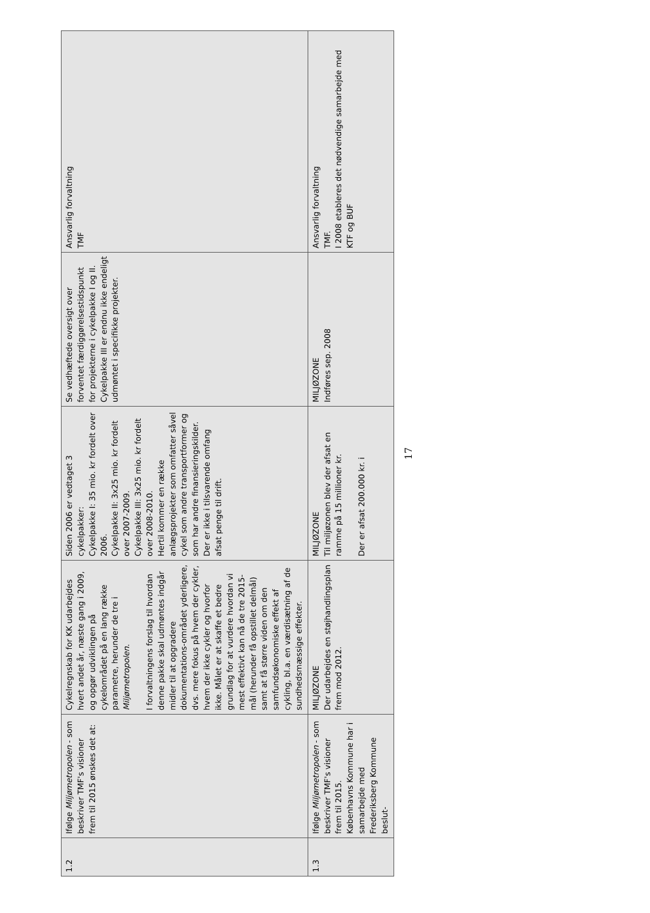| 1.2 | Ifølge Miljømetropolen - som beskriver TMF's visioner frem til 2015 ønskes det at: | Cykelregnskab for KK udarbejdes hvert andet år, næste gang i 2009, og opgør udviklingen på cykelområdet på en lang række parametre, herunder de tre i Miljømetropolen . I forvaltningens forslag til hvordan denne pakke skal udmøntes indgår midler til at opgradere dokumentations-området yderligere, dvs. mere fokus på hvem der cykler, hvem der ikke cykler og hvorfor ikke. Målet er at skaffe et bedre grundlag for at vurdere hvordan vi mest effektivt kan nå de tre 2015-mål (herunder få opstillet delmål) samt at få større viden om den samfundsøkonomiske effekt af cykling, bl.a. en værdisætning af de sundhedsmæssige effekter. | Siden 2006 er vedtaget 3 cykelpakker: Cykelpakke I: 35 mio. kr fordelt over 2006. Cykelpakke II: 3x25 mio. kr fordelt over 2007-2009. Cykelpakke III: 3x25 mio. kr fordelt over 2008-2010. Hertil kommer en række anlægsprojekter som omfatter såvel cykel som andre transportformer og som har andre finansieringskilder. Der er ikke i tilsvarende omfang afsat penge til drift. | Se vedhæftede oversigt over forventet færdiggørelsestidspunkt for projekterne i cykelpakke I og II. Cykelpakke III er endnu ikke endeligt udmøntet i specifikke projekter. | Ansvarlig forvaltning TMF |
| 1.3 | Ifølge Miljømetropolen - som beskriver TMF's visioner frem til 2015. Københavns Kommune har i samarbejde med Frederiksberg Kommune beslut- | MILJØZONE Der udarbejdes en støjhandlingsplan frem mod 2012. | MILJØZONE Til miljøzonen blev der afsat en ramme på 15 millioner kr. Der er afsat 200.000 kr. i | MILJØZONE Indføres sep. 2008 | Ansvarlig forvaltning TMF. I 2008 etableres det nødvendige samarbejde med KTF og BUF |
17